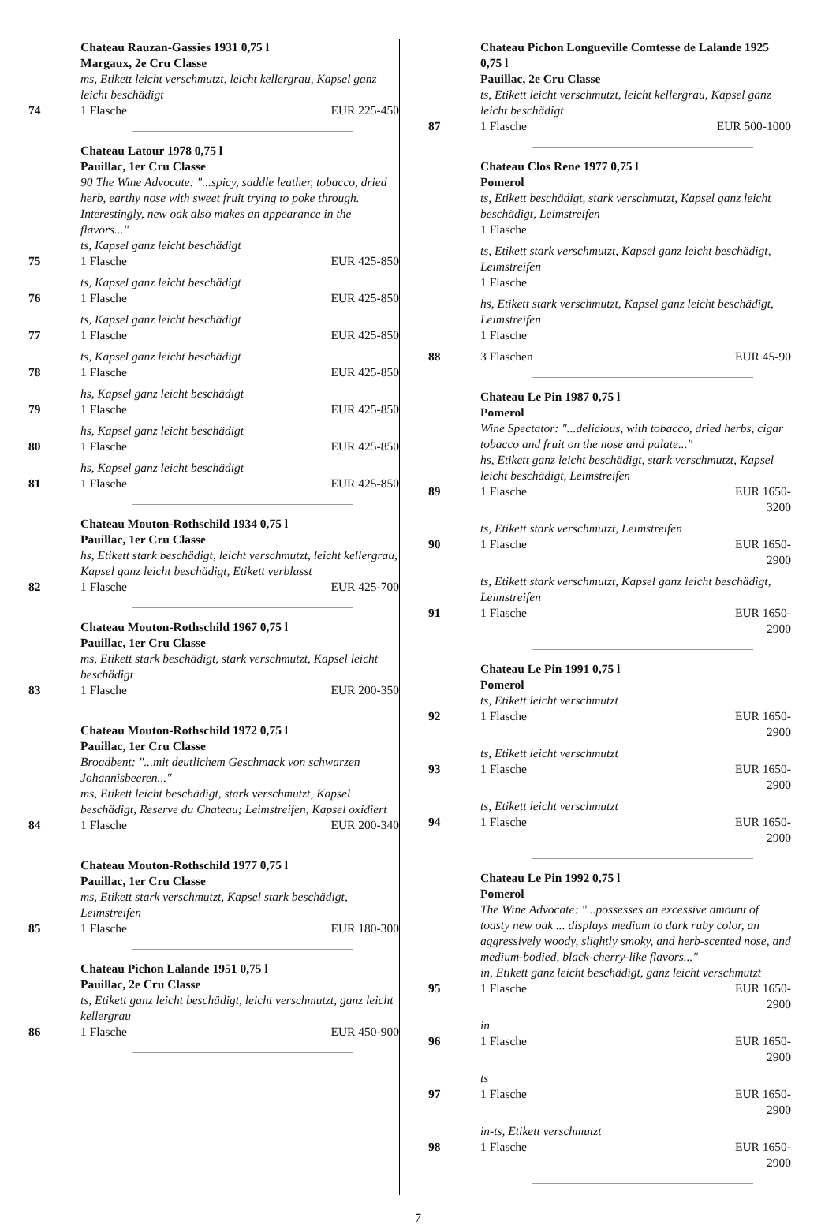Chateau Rauzan-Gassies 1931 0,75 l
Margaux, 2e Cru Classe
ms, Etikett leicht verschmutzt, leicht kellergrau, Kapsel ganz leicht beschädigt
74 1 Flasche EUR 225-450
Chateau Latour 1978 0,75 l
Pauillac, 1er Cru Classe
90 The Wine Advocate: "...spicy, saddle leather, tobacco, dried herb, earthy nose with sweet fruit trying to poke through. Interestingly, new oak also makes an appearance in the flavors..."
ts, Kapsel ganz leicht beschädigt
75 1 Flasche EUR 425-850
ts, Kapsel ganz leicht beschädigt
76 1 Flasche EUR 425-850
ts, Kapsel ganz leicht beschädigt
77 1 Flasche EUR 425-850
ts, Kapsel ganz leicht beschädigt
78 1 Flasche EUR 425-850
hs, Kapsel ganz leicht beschädigt
79 1 Flasche EUR 425-850
hs, Kapsel ganz leicht beschädigt
80 1 Flasche EUR 425-850
hs, Kapsel ganz leicht beschädigt
81 1 Flasche EUR 425-850
Chateau Mouton-Rothschild 1934 0,75 l
Pauillac, 1er Cru Classe
hs, Etikett stark beschädigt, leicht verschmutzt, leicht kellergrau, Kapsel ganz leicht beschädigt, Etikett verblasst
82 1 Flasche EUR 425-700
Chateau Mouton-Rothschild 1967 0,75 l
Pauillac, 1er Cru Classe
ms, Etikett stark beschädigt, stark verschmutzt, Kapsel leicht beschädigt
83 1 Flasche EUR 200-350
Chateau Mouton-Rothschild 1972 0,75 l
Pauillac, 1er Cru Classe
Broadbent: "...mit deutlichem Geschmack von schwarzen Johannisbeeren..."
ms, Etikett leicht beschädigt, stark verschmutzt, Kapsel beschädigt, Reserve du Chateau; Leimstreifen, Kapsel oxidiert
84 1 Flasche EUR 200-340
Chateau Mouton-Rothschild 1977 0,75 l
Pauillac, 1er Cru Classe
ms, Etikett stark verschmutzt, Kapsel stark beschädigt, Leimstreifen
85 1 Flasche EUR 180-300
Chateau Pichon Lalande 1951 0,75 l
Pauillac, 2e Cru Classe
ts, Etikett ganz leicht beschädigt, leicht verschmutzt, ganz leicht kellergrau
86 1 Flasche EUR 450-900
Chateau Pichon Longueville Comtesse de Lalande 1925 0,75 l
Pauillac, 2e Cru Classe
ts, Etikett leicht verschmutzt, leicht kellergrau, Kapsel ganz leicht beschädigt
87 1 Flasche EUR 500-1000
Chateau Clos Rene 1977 0,75 l
Pomerol
ts, Etikett beschädigt, stark verschmutzt, Kapsel ganz leicht beschädigt, Leimstreifen
1 Flasche
ts, Etikett stark verschmutzt, Kapsel ganz leicht beschädigt, Leimstreifen
1 Flasche
hs, Etikett stark verschmutzt, Kapsel ganz leicht beschädigt, Leimstreifen
1 Flasche
88 3 Flaschen EUR 45-90
Chateau Le Pin 1987 0,75 l
Pomerol
Wine Spectator: "...delicious, with tobacco, dried herbs, cigar tobacco and fruit on the nose and palate..."
hs, Etikett ganz leicht beschädigt, stark verschmutzt, Kapsel leicht beschädigt, Leimstreifen
89 1 Flasche EUR 1650-3200
ts, Etikett stark verschmutzt, Leimstreifen
90 1 Flasche EUR 1650-2900
ts, Etikett stark verschmutzt, Kapsel ganz leicht beschädigt, Leimstreifen
91 1 Flasche EUR 1650-2900
Chateau Le Pin 1991 0,75 l
Pomerol
ts, Etikett leicht verschmutzt
92 1 Flasche EUR 1650-2900
ts, Etikett leicht verschmutzt
93 1 Flasche EUR 1650-2900
ts, Etikett leicht verschmutzt
94 1 Flasche EUR 1650-2900
Chateau Le Pin 1992 0,75 l
Pomerol
The Wine Advocate: "...possesses an excessive amount of toasty new oak ... displays medium to dark ruby color, an aggressively woody, slightly smoky, and herb-scented nose, and medium-bodied, black-cherry-like flavors..."
in, Etikett ganz leicht beschädigt, ganz leicht verschmutzt
95 1 Flasche EUR 1650-2900
in
96 1 Flasche EUR 1650-2900
ts
97 1 Flasche EUR 1650-2900
in-ts, Etikett verschmutzt
98 1 Flasche EUR 1650-2900
7